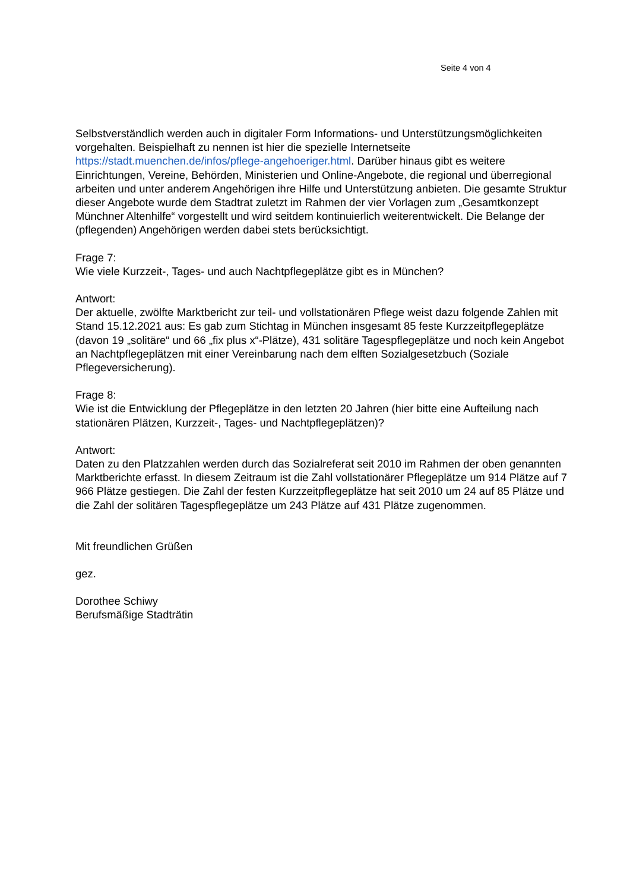Seite 4 von 4
Selbstverständlich werden auch in digitaler Form Informations- und Unterstützungsmöglichkeiten vorgehalten. Beispielhaft zu nennen ist hier die spezielle Internetseite https://stadt.muenchen.de/infos/pflege-angehoeriger.html. Darüber hinaus gibt es weitere Einrichtungen, Vereine, Behörden, Ministerien und Online-Angebote, die regional und überregional arbeiten und unter anderem Angehörigen ihre Hilfe und Unterstützung anbieten. Die gesamte Struktur dieser Angebote wurde dem Stadtrat zuletzt im Rahmen der vier Vorlagen zum „Gesamtkonzept Münchner Altenhilfe“ vorgestellt und wird seitdem kontinuierlich weiterentwickelt. Die Belange der (pflegenden) Angehörigen werden dabei stets berücksichtigt.
Frage 7:
Wie viele Kurzzeit-, Tages- und auch Nachtpflegeplätze gibt es in München?
Antwort:
Der aktuelle, zwölfte Marktbericht zur teil- und vollstationären Pflege weist dazu folgende Zahlen mit Stand 15.12.2021 aus: Es gab zum Stichtag in München insgesamt 85 feste Kurzzeitpflegeplätze (davon 19 „solitäre“ und 66 „fix plus x“-Plätze), 431 solitäre Tagespflegeplätze und noch kein Angebot an Nachtpflegeplätzen mit einer Vereinbarung nach dem elften Sozialgesetzbuch (Soziale Pflegeversicherung).
Frage 8:
Wie ist die Entwicklung der Pflegeplätze in den letzten 20 Jahren (hier bitte eine Aufteilung nach stationären Plätzen, Kurzzeit-, Tages- und Nachtpflegeplätzen)?
Antwort:
Daten zu den Platzzahlen werden durch das Sozialreferat seit 2010 im Rahmen der oben genannten Marktberichte erfasst. In diesem Zeitraum ist die Zahl vollstationärer Pflegeplätze um 914 Plätze auf 7 966 Plätze gestiegen. Die Zahl der festen Kurzzeitpflegeplätze hat seit 2010 um 24 auf 85 Plätze und die Zahl der solitären Tagespflegeplätze um 243 Plätze auf 431 Plätze zugenommen.
Mit freundlichen Grüßen
gez.
Dorothee Schiwy
Berufsmäßige Stadträtin